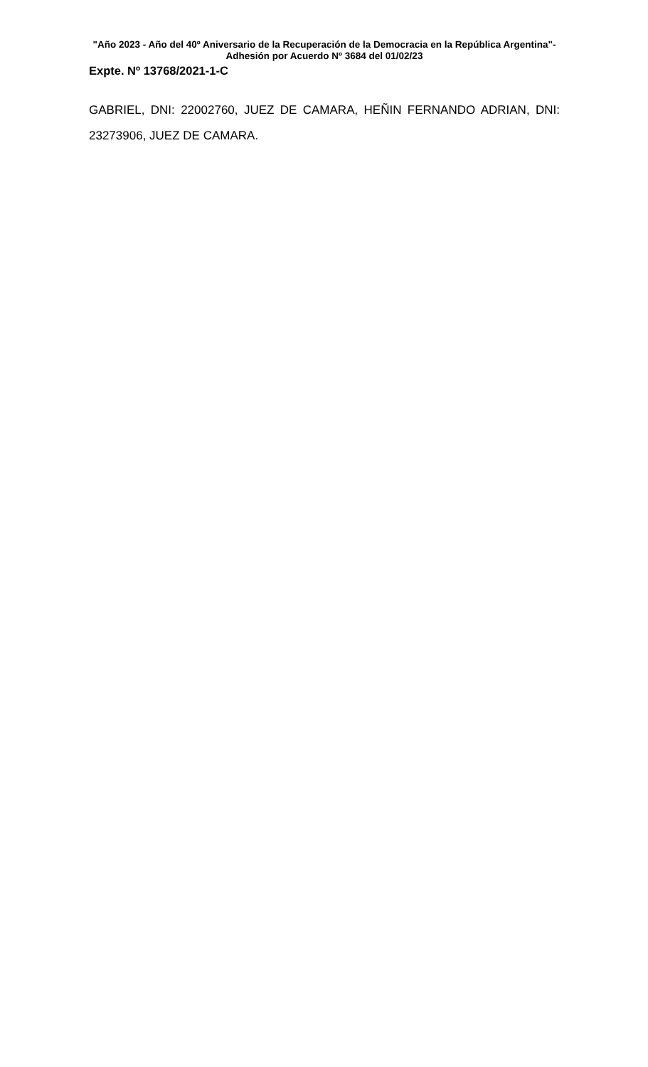"Año 2023 - Año del 40º Aniversario de la Recuperación de la Democracia en la República Argentina"- Adhesión por Acuerdo Nº 3684 del 01/02/23
Expte. Nº 13768/2021-1-C
GABRIEL, DNI: 22002760, JUEZ DE CAMARA, HEÑIN FERNANDO ADRIAN, DNI: 23273906, JUEZ DE CAMARA.